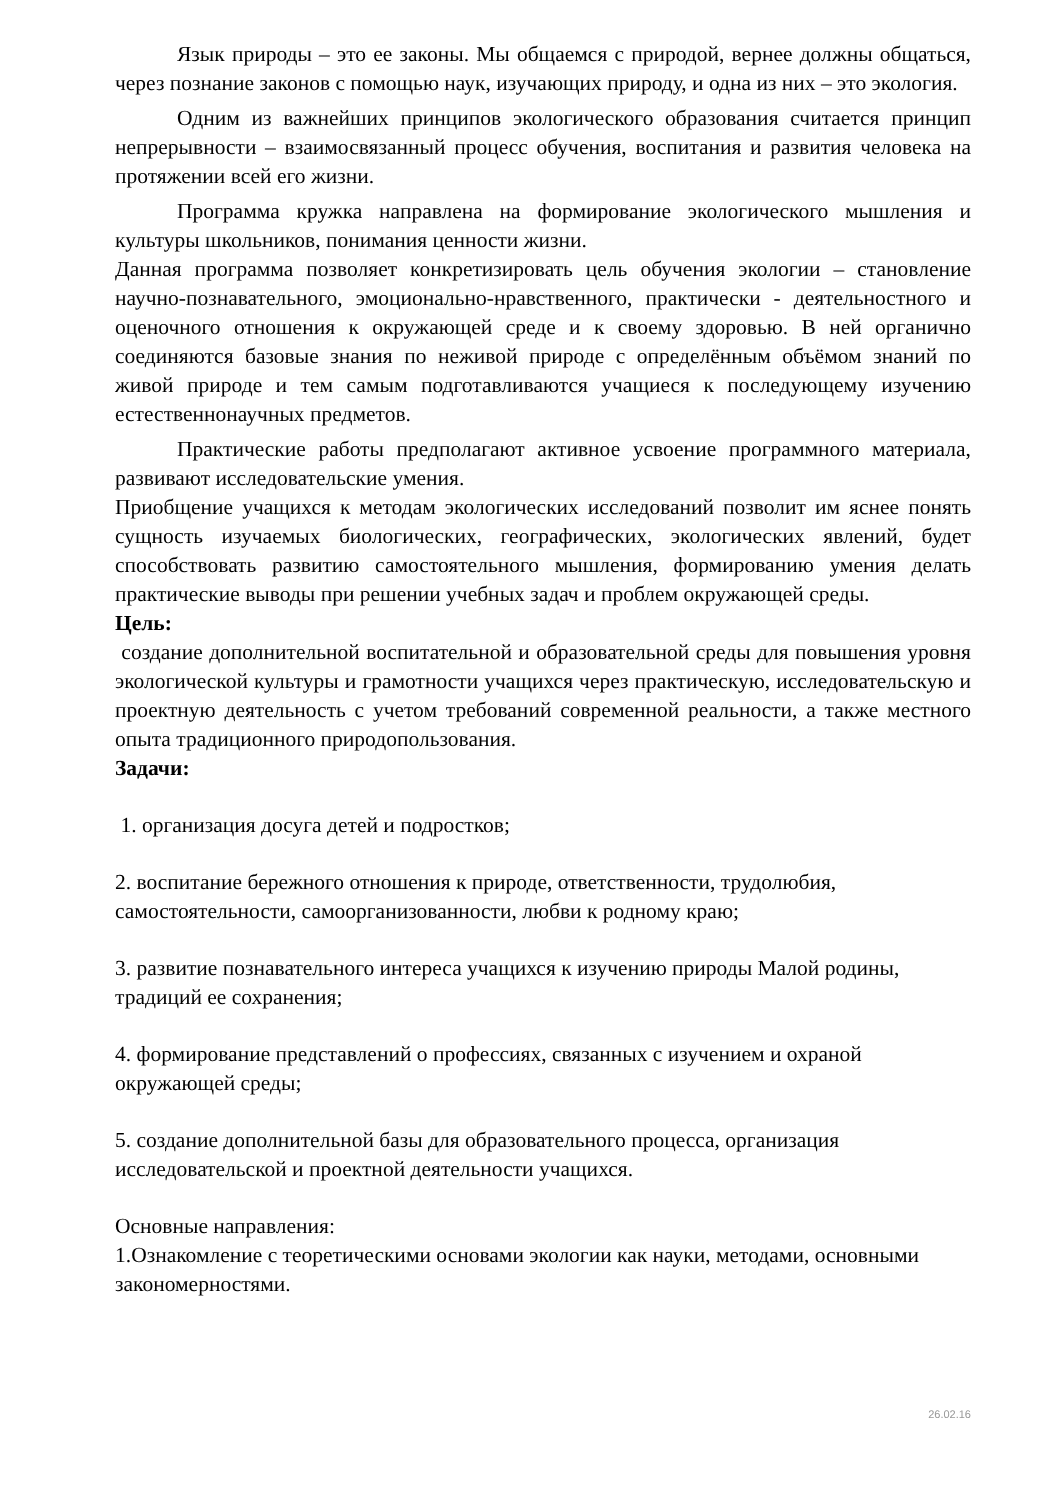Язык природы – это ее законы. Мы общаемся с природой, вернее должны общаться, через познание законов с помощью наук, изучающих природу, и одна из них – это экология.
Одним из важнейших принципов экологического образования считается принцип непрерывности – взаимосвязанный процесс обучения, воспитания и развития человека на протяжении всей его жизни.
Программа кружка направлена на формирование экологического мышления и культуры школьников, понимания ценности жизни.
Данная программа позволяет конкретизировать цель обучения экологии – становление научно-познавательного, эмоционально-нравственного, практически - деятельностного и оценочного отношения к окружающей среде и к своему здоровью. В ней органично соединяются базовые знания по неживой природе с определённым объёмом знаний по живой природе и тем самым подготавливаются учащиеся к последующему изучению естественнонаучных предметов.
Практические работы предполагают активное усвоение программного материала, развивают исследовательские умения.
Приобщение учащихся к методам экологических исследований позволит им яснее понять сущность изучаемых биологических, географических, экологических явлений, будет способствовать развитию самостоятельного мышления, формированию умения делать практические выводы при решении учебных задач и проблем окружающей среды.
Цель:
создание дополнительной воспитательной и образовательной среды для повышения уровня экологической культуры и грамотности учащихся через практическую, исследовательскую и проектную деятельность с учетом требований современной реальности, а также местного опыта традиционного природопользования.
Задачи:
1. организация досуга детей и подростков;
2. воспитание бережного отношения к природе, ответственности, трудолюбия, самостоятельности, самоорганизованности, любви к родному краю;
3. развитие познавательного интереса учащихся к изучению природы Малой родины, традиций ее сохранения;
4. формирование представлений о профессиях, связанных с изучением и охраной окружающей среды;
5. создание дополнительной базы для образовательного процесса, организация исследовательской и проектной деятельности учащихся.
Основные направления:
1.Ознакомление с теоретическими основами экологии как науки, методами, основными закономерностями.
26.02.16